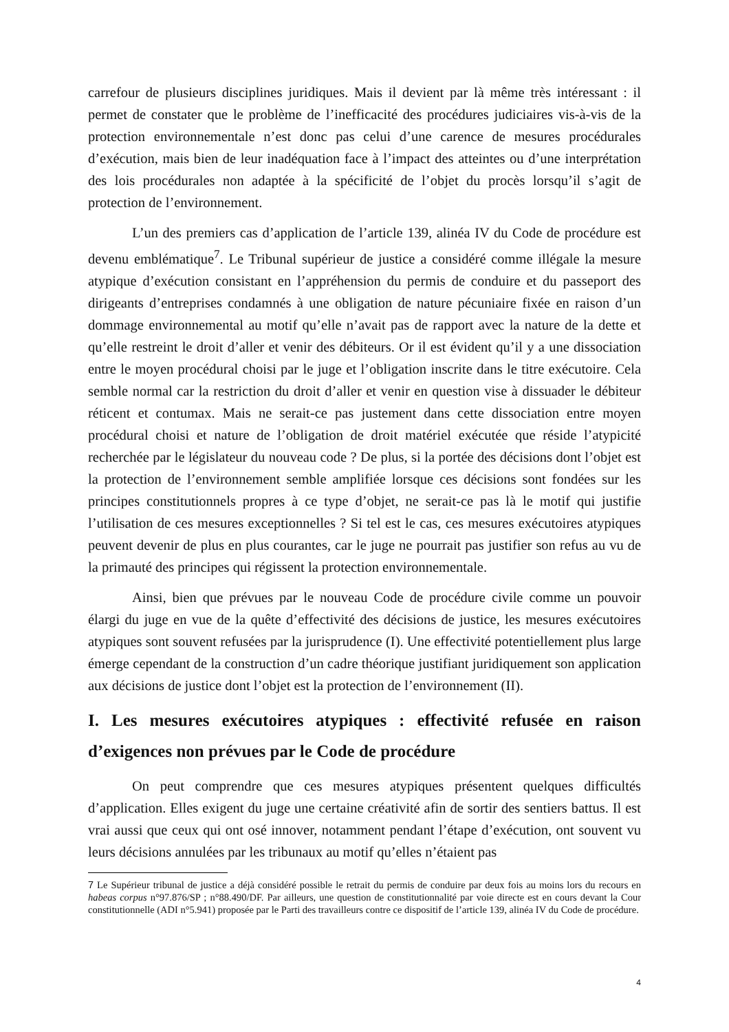carrefour de plusieurs disciplines juridiques. Mais il devient par là même très intéressant : il permet de constater que le problème de l’inefficacité des procédures judiciaires vis-à-vis de la protection environnementale n’est donc pas celui d’une carence de mesures procédurales d’exécution, mais bien de leur inadéquation face à l’impact des atteintes ou d’une interprétation des lois procédurales non adaptée à la spécificité de l’objet du procès lorsqu’il s’agit de protection de l’environnement.
L’un des premiers cas d’application de l’article 139, alinéa IV du Code de procédure est devenu emblématique<sup>7</sup>. Le Tribunal supérieur de justice a considéré comme illégale la mesure atypique d’exécution consistant en l’appréhension du permis de conduire et du passeport des dirigeants d’entreprises condamnés à une obligation de nature pécuniaire fixée en raison d’un dommage environnemental au motif qu’elle n’avait pas de rapport avec la nature de la dette et qu’elle restreint le droit d’aller et venir des débiteurs. Or il est évident qu’il y a une dissociation entre le moyen procédural choisi par le juge et l’obligation inscrite dans le titre exécutoire. Cela semble normal car la restriction du droit d’aller et venir en question vise à dissuader le débiteur réticent et contumax. Mais ne serait-ce pas justement dans cette dissociation entre moyen procédural choisi et nature de l’obligation de droit matériel exécutée que réside l’atypicité recherchée par le législateur du nouveau code ? De plus, si la portée des décisions dont l’objet est la protection de l’environnement semble amplifiée lorsque ces décisions sont fondées sur les principes constitutionnels propres à ce type d’objet, ne serait-ce pas là le motif qui justifie l’utilisation de ces mesures exceptionnelles ? Si tel est le cas, ces mesures exécutoires atypiques peuvent devenir de plus en plus courantes, car le juge ne pourrait pas justifier son refus au vu de la primauté des principes qui régissent la protection environnementale.
Ainsi, bien que prévues par le nouveau Code de procédure civile comme un pouvoir élargi du juge en vue de la quête d’effectivité des décisions de justice, les mesures exécutoires atypiques sont souvent refusées par la jurisprudence (I). Une effectivité potentiellement plus large émerge cependant de la construction d’un cadre théorique justifiant juridiquement son application aux décisions de justice dont l’objet est la protection de l’environnement (II).
I. Les mesures exécutoires atypiques : effectivité refusée en raison d’exigences non prévues par le Code de procédure
On peut comprendre que ces mesures atypiques présentent quelques difficultés d’application. Elles exigent du juge une certaine créativité afin de sortir des sentiers battus. Il est vrai aussi que ceux qui ont osé innover, notamment pendant l’étape d’exécution, ont souvent vu leurs décisions annulées par les tribunaux au motif qu’elles n’étaient pas
7 Le Supérieur tribunal de justice a déjà considéré possible le retrait du permis de conduire par deux fois au moins lors du recours en habeas corpus n°97.876/SP ; n°88.490/DF. Par ailleurs, une question de constitutionnalité par voie directe est en cours devant la Cour constitutionnelle (ADI n°5.941) proposée par le Parti des travailleurs contre ce dispositif de l’article 139, alinéa IV du Code de procédure.
4